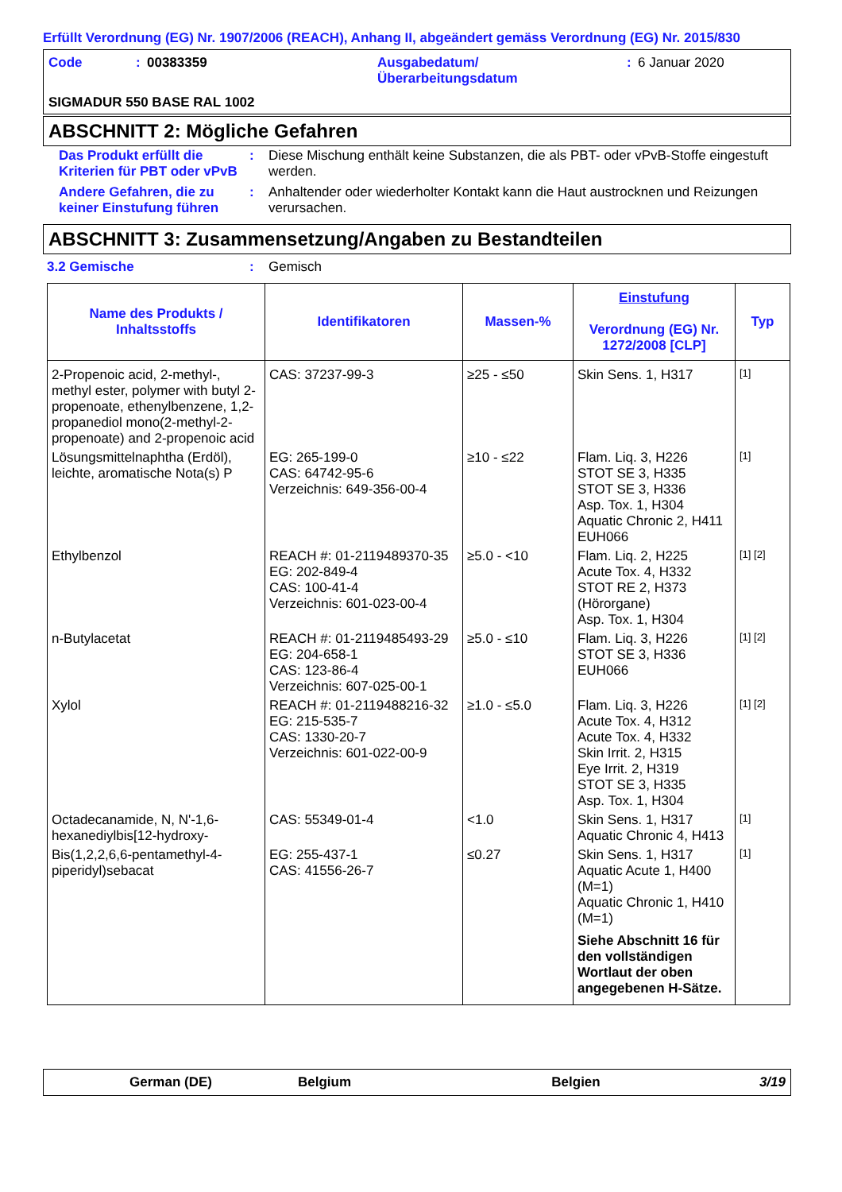Erfüllt Verordnung (EG) Nr. 1907/2006 (REACH), Anhang II, abgeändert gemäss Verordnung (EG) Nr. 2015/830
Code: 00383359 Ausgabedatum/
Überarbeitungsdatum: 6 Januar 2020
SIGMADUR 550 BASE RAL 1002
ABSCHNITT 2: Mögliche Gefahren
Das Produkt erfüllt die Kriterien für PBT oder vPvB
: Diese Mischung enthält keine Substanzen, die als PBT- oder vPvB-Stoffe eingestuft werden.
Andere Gefahren, die zu keiner Einstufung führen
: Anhaltender oder wiederholter Kontakt kann die Haut austrocknen und Reizungen verursachen.
ABSCHNITT 3: Zusammensetzung/Angaben zu Bestandteilen
3.2 Gemische : Gemisch
| Name des Produkts / Inhaltsstoffs | Identifikatoren | Massen-% | Einstufung Verordnung (EG) Nr. 1272/2008 [CLP] | Typ |
| --- | --- | --- | --- | --- |
| 2-Propenoic acid, 2-methyl-, methyl ester, polymer with butyl 2-propenoate, ethenylbenzene, 1,2-propanediol mono(2-methyl-2-propenoate) and 2-propenoic acid | CAS: 37237-99-3 | ≥25 - ≤50 | Skin Sens. 1, H317 | [1] |
| Lösungsmittelnaphtha (Erdöl), leichte, aromatische Nota(s) P | EG: 265-199-0 CAS: 64742-95-6 Verzeichnis: 649-356-00-4 | ≥10 - ≤22 | Flam. Liq. 3, H226 STOT SE 3, H335 STOT SE 3, H336 Asp. Tox. 1, H304 Aquatic Chronic 2, H411 EUH066 | [1] |
| Ethylbenzol | REACH #: 01-2119489370-35 EG: 202-849-4 CAS: 100-41-4 Verzeichnis: 601-023-00-4 | ≥5.0 - <10 | Flam. Liq. 2, H225 Acute Tox. 4, H332 STOT RE 2, H373 (Hörorgane) Asp. Tox. 1, H304 | [1] [2] |
| n-Butylacetat | REACH #: 01-2119485493-29 EG: 204-658-1 CAS: 123-86-4 Verzeichnis: 607-025-00-1 | ≥5.0 - ≤10 | Flam. Liq. 3, H226 STOT SE 3, H336 EUH066 | [1] [2] |
| Xylol | REACH #: 01-2119488216-32 EG: 215-535-7 CAS: 1330-20-7 Verzeichnis: 601-022-00-9 | ≥1.0 - ≤5.0 | Flam. Liq. 3, H226 Acute Tox. 4, H312 Acute Tox. 4, H332 Skin Irrit. 2, H315 Eye Irrit. 2, H319 STOT SE 3, H335 Asp. Tox. 1, H304 | [1] [2] |
| Octadecanamide, N, N'-1,6-hexanediylbis[12-hydroxy- | CAS: 55349-01-4 | <1.0 | Skin Sens. 1, H317 Aquatic Chronic 4, H413 | [1] |
| Bis(1,2,2,6,6-pentamethyl-4-piperidyl)sebacat | EG: 255-437-1 CAS: 41556-26-7 | ≤0.27 | Skin Sens. 1, H317 Aquatic Acute 1, H400 (M=1) Aquatic Chronic 1, H410 (M=1) Siehe Abschnitt 16 für den vollständigen Wortlaut der oben angegebenen H-Sätze. | [1] |
German (DE) Belgium Belgien 3/19